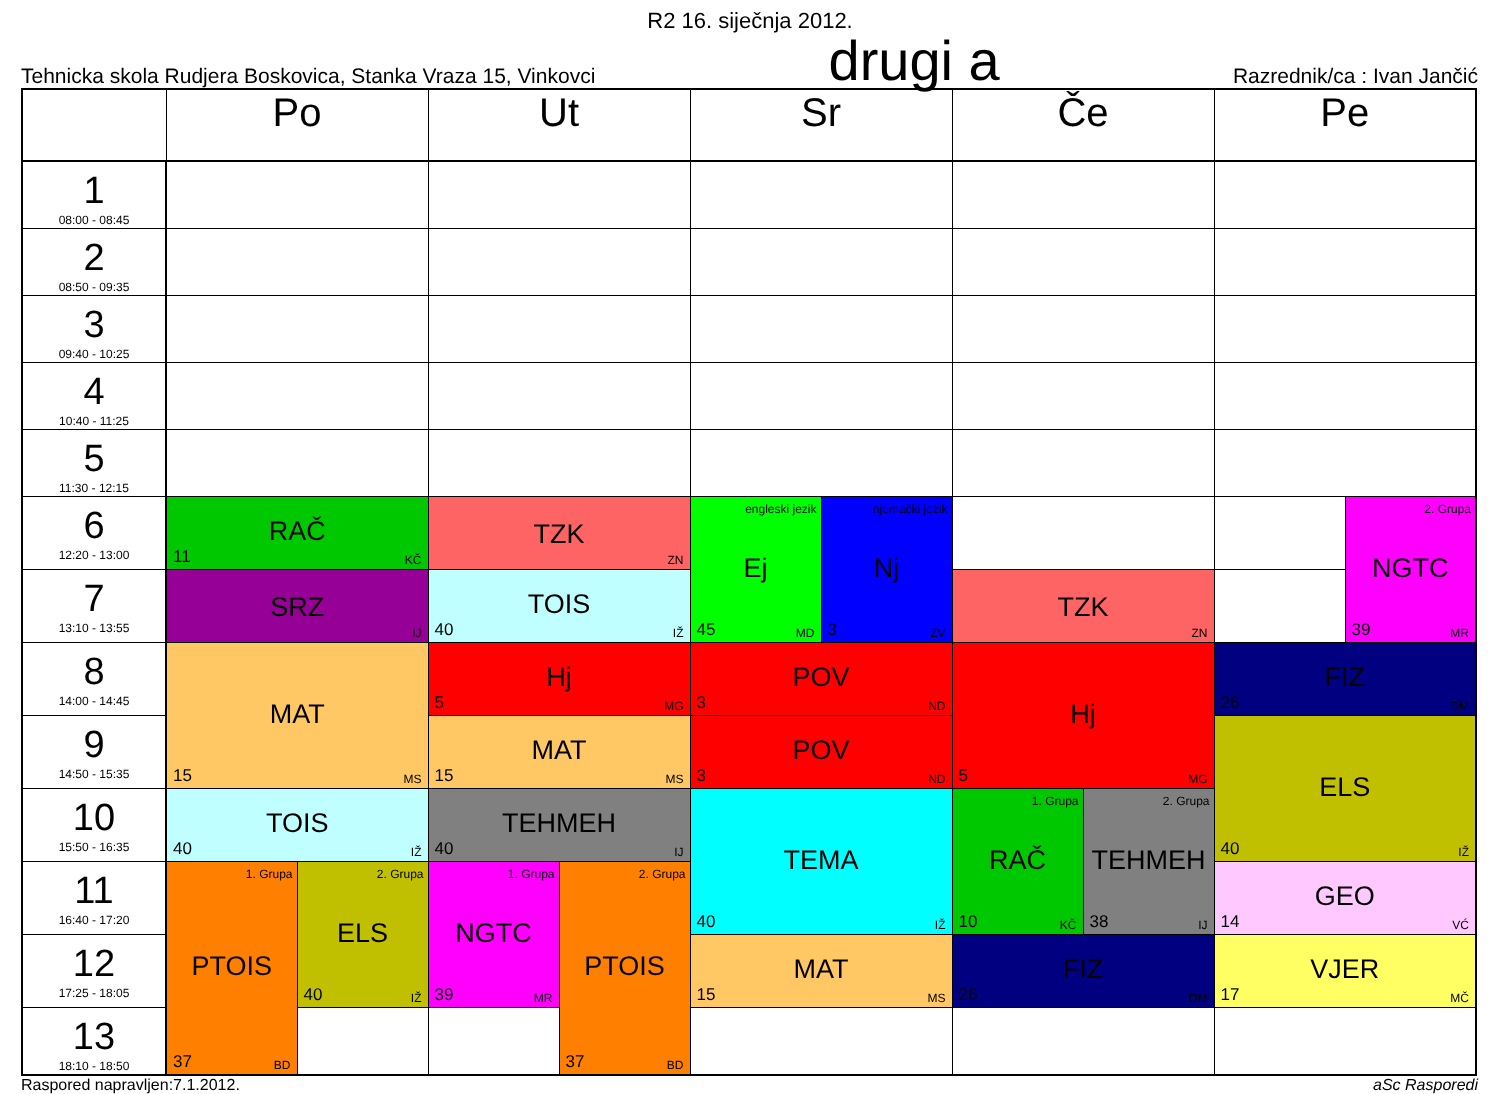R2 16. siječnja 2012.
Tehnicka skola Rudjera Boskovica, Stanka Vraza 15, Vinkovci drugi a Razrednik/ca : Ivan Jančić
| | Po | | Ut | | Sr | | Če | | Pe | |
| --- | --- | --- | --- | --- | --- | --- | --- | --- | --- | --- |
| 1 08:00 - 08:45 | | | | | | | | | | |
| 2 08:50 - 09:35 | | | | | | | | | | |
| 3 09:40 - 10:25 | | | | | | | | | | |
| 4 10:40 - 11:25 | | | | | | | | | | |
| 5 11:30 - 12:15 | | | | | | | | | | |
| 6 12:20 - 13:00 | RAČ 11 KČ | | TZK ZN | | engleski jezik Ej 45 MD | njemački jezik Nj 3 ZV | | | | 2. Grupa NGTC 39 MR |
| 7 13:10 - 13:55 | SRZ IJ | | TOIS 40 IŽ | | | | TZK ZN | | | |
| 8 14:00 - 14:45 | MAT 15 MS | | Hj 5 MG | | POV 3 ND | | Hj 5 MG | | FIZ 26 DM | |
| 9 14:50 - 15:35 | | | MAT 15 MS | | POV 3 ND | | | | ELS 40 IŽ | |
| 10 15:50 - 16:35 | TOIS 40 IŽ | | TEHMEH 40 IJ | | TEMA 40 IŽ | | 1. Grupa RAČ 10 KČ | 2. Grupa TEHMEH 38 IJ | | |
| 11 16:40 - 17:20 | 1. Grupa PTOIS 37 BD | 2. Grupa ELS 40 IŽ | 1. Grupa NGTC 39 MR | 2. Grupa PTOIS 37 BD | | | | | GEO 14 VĆ | |
| 12 17:25 - 18:05 | | | | | MAT 15 MS | | FIZ 26 DM | | VJER 17 MČ | |
| 13 18:10 - 18:50 | | | | | | | | | | |
Raspored napravljen:7.1.2012. aSc Rasporedi